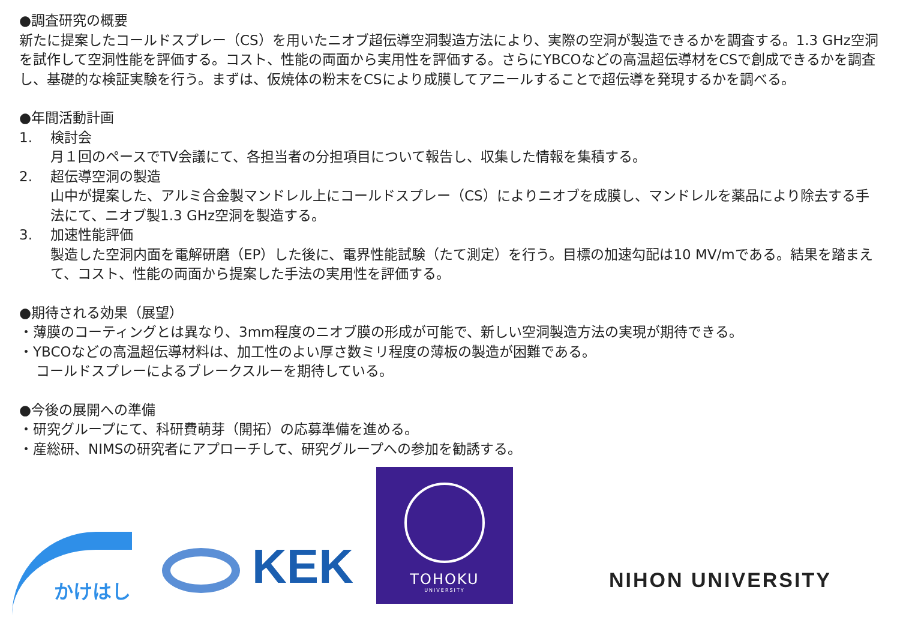●調査研究の概要
新たに提案したコールドスプレー（CS）を用いたニオブ超伝導空洞製造方法により、実際の空洞が製造できるかを調査する。1.3 GHz空洞を試作して空洞性能を評価する。コスト、性能の両面から実用性を評価する。さらにYBCOなどの高温超伝導材をCSで創成できるかを調査し、基礎的な検証実験を行う。まずは、仮焼体の粉末をCSにより成膜してアニールすることで超伝導を発現するかを調べる。
●年間活動計画
1. 検討会
月１回のペースでTV会議にて、各担当者の分担項目について報告し、収集した情報を集積する。
2. 超伝導空洞の製造
山中が提案した、アルミ合金製マンドレル上にコールドスプレー（CS）によりニオブを成膜し、マンドレルを薬品により除去する手法にて、ニオブ製1.3 GHz空洞を製造する。
3. 加速性能評価
製造した空洞内面を電解研磨（EP）した後に、電界性能試験（たて測定）を行う。目標の加速勾配は10 MV/mである。結果を踏まえて、コスト、性能の両面から提案した手法の実用性を評価する。
●期待される効果（展望）
・薄膜のコーティングとは異なり、3mm程度のニオブ膜の形成が可能で、新しい空洞製造方法の実現が期待できる。
・YBCOなどの高温超伝導材料は、加工性のよい厚さ数ミリ程度の薄板の製造が困難である。
コールドスプレーによるブレークスルーを期待している。
●今後の展開への準備
・研究グループにて、科研費萌芽（開拓）の応募準備を進める。
・産総研、NIMSの研究者にアプローチして、研究グループへの参加を勧誘する。
かけはし
KEK
TOHOKU
UNIVERSITY
NIHON UNIVERSITY